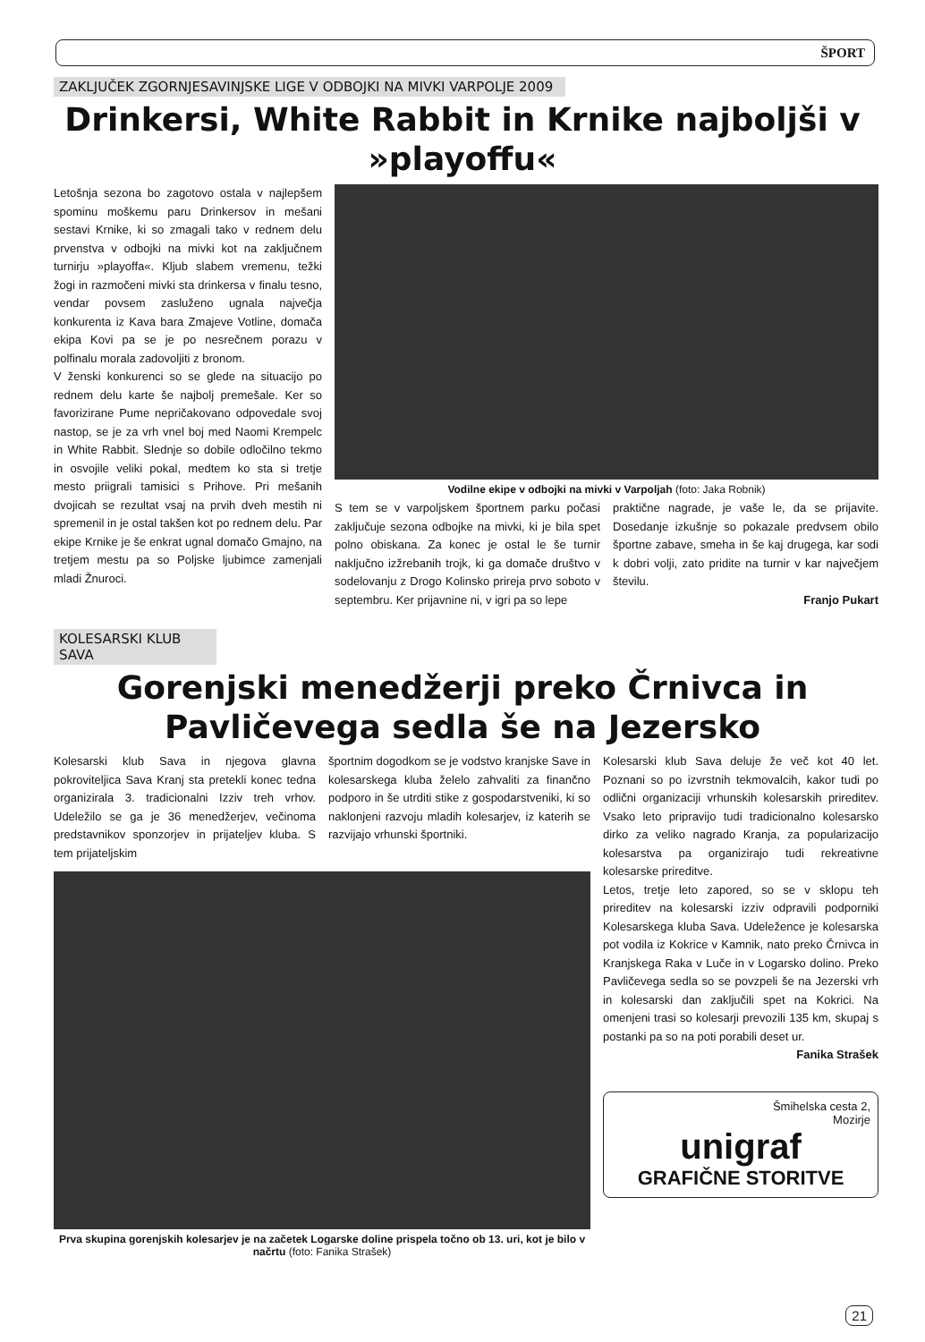ŠPORT
ZAKLJUČEK ZGORNJESAVINJSKE LIGE V ODBOJKI NA MIVKI VARPOLJE 2009
Drinkersi, White Rabbit in Krnike najboljši v »playoffu«
Letošnja sezona bo zagotovo ostala v najlepšem spominu moškemu paru Drinkersov in mešani sestavi Krnike, ki so zmagali tako v rednem delu prvenstva v odbojki na mivki kot na zaključnem turnirju »playoffa«. Kljub slabem vremenu, težki žogi in razmočeni mivki sta drinkersa v finalu tesno, vendar povsem zasluženo ugnala največja konkurenta iz Kava bara Zmajeve Votline, domača ekipa Kovi pa se je po nesrečnem porazu v polfinalu morala zadovoljiti z bronom.
V ženski konkurenci so se glede na situacijo po rednem delu karte še najbolj premešale. Ker so favorizirane Pume nepričakovano odpovedale svoj nastop, se je za vrh vnel boj med Naomi Krempelc in White Rabbit. Slednje so dobile odločilno tekmo in osvojile veliki pokal, medtem ko sta si tretje mesto priigrali tamisici s Prihove. Pri mešanih dvojicah se rezultat vsaj na prvih dveh mestih ni spremenil in je ostal takšen kot po rednem delu. Par ekipe Krnike je še enkrat ugnal domačo Gmajno, na tretjem mestu pa so Poljske ljubimce zamenjali mladi Žnuroci.
Vodilne ekipe v odbojki na mivki v Varpoljah (foto: Jaka Robnik)
S tem se v varpoljskem športnem parku počasi zaključuje sezona odbojke na mivki, ki je bila spet polno obiskana. Za konec je ostal le še turnir naključno izžrebanih trojk, ki ga domače društvo v sodelovanju z Drogo Kolinsko prireja prvo soboto v septembru. Ker prijavnine ni, v igri pa so lepe
praktične nagrade, je vaše le, da se prijavite. Dosedanje izkušnje so pokazale predvsem obilo športne zabave, smeha in še kaj drugega, kar sodi k dobri volji, zato pridite na turnir v kar največjem številu.
Franjo Pukart
KOLESARSKI KLUB SAVA
Gorenjski menedžerji preko Črnivca in Pavličevega sedla še na Jezersko
Kolesarski klub Sava in njegova glavna pokroviteljica Sava Kranj sta pretekli konec tedna organizirala 3. tradicionalni Izziv treh vrhov. Udeležilo se ga je 36 menedžerjev, večinoma predstavnikov sponzorjev in prijateljev kluba. S tem prijateljskim
športnim dogodkom se je vodstvo kranjske Save in kolesarskega kluba želelo zahvaliti za finančno podporo in še utrditi stike z gospodarstveniki, ki so naklonjeni razvoju mladih kolesarjev, iz katerih se razvijajo vrhunski športniki.
Prva skupina gorenjskih kolesarjev je na začetek Logarske doline prispela točno ob 13. uri, kot je bilo v načrtu (foto: Fanika Strašek)
Kolesarski klub Sava deluje že več kot 40 let. Poznani so po izvrstnih tekmovalcih, kakor tudi po odlični organizaciji vrhunskih kolesarskih prireditev. Vsako leto pripravijo tudi tradicionalno kolesarsko dirko za veliko nagrado Kranja, za popularizacijo kolesarstva pa organizirajo tudi rekreativne kolesarske prireditve.
Letos, tretje leto zapored, so se v sklopu teh prireditev na kolesarski izziv odpravili podporniki Kolesarskega kluba Sava. Udeležence je kolesarska pot vodila iz Kokrice v Kamnik, nato preko Črnivca in Kranjskega Raka v Luče in v Logarsko dolino. Preko Pavličevega sedla so se povzpeli še na Jezerski vrh in kolesarski dan zaključili spet na Kokrici. Na omenjeni trasi so kolesarji prevozili 135 km, skupaj s postanki pa so na poti porabili deset ur.
Fanika Strašek
Šmihelska cesta 2,
Mozirje
unigraf
GRAFIČNE STORITVE
21